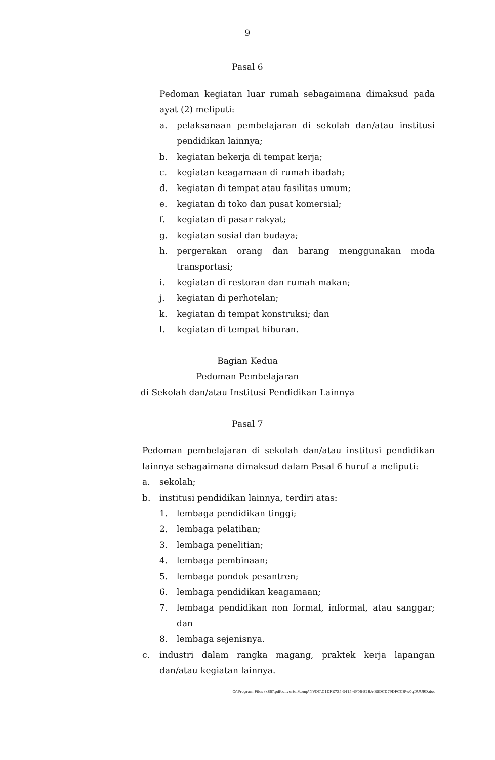9
Pasal 6
Pedoman kegiatan luar rumah sebagaimana dimaksud pada ayat (2) meliputi:
a. pelaksanaan pembelajaran di sekolah dan/atau institusi pendidikan lainnya;
b. kegiatan bekerja di tempat kerja;
c. kegiatan keagamaan di rumah ibadah;
d. kegiatan di tempat atau fasilitas umum;
e. kegiatan di toko dan pusat komersial;
f. kegiatan di pasar rakyat;
g. kegiatan sosial dan budaya;
h. pergerakan orang dan barang menggunakan moda transportasi;
i. kegiatan di restoran dan rumah makan;
j. kegiatan di perhotelan;
k. kegiatan di tempat konstruksi; dan
l. kegiatan di tempat hiburan.
Bagian Kedua
Pedoman Pembelajaran
di Sekolah dan/atau Institusi Pendidikan Lainnya
Pasal 7
Pedoman pembelajaran di sekolah dan/atau institusi pendidikan lainnya sebagaimana dimaksud dalam Pasal 6 huruf a meliputi:
a. sekolah;
b. institusi pendidikan lainnya, terdiri atas:
1. lembaga pendidikan tinggi;
2. lembaga pelatihan;
3. lembaga penelitian;
4. lembaga pembinaan;
5. lembaga pondok pesantren;
6. lembaga pendidikan keagamaan;
7. lembaga pendidikan non formal, informal, atau sanggar; dan
8. lembaga sejenisnya.
c. industri dalam rangka magang, praktek kerja lapangan dan/atau kegiatan lainnya.
C:\Program Files (x86)\pdfconverter\temp\NVDC\C1DFE735-3415-4F06-82BA-B5DCD79DFCCB\w0qDUU9D.doc